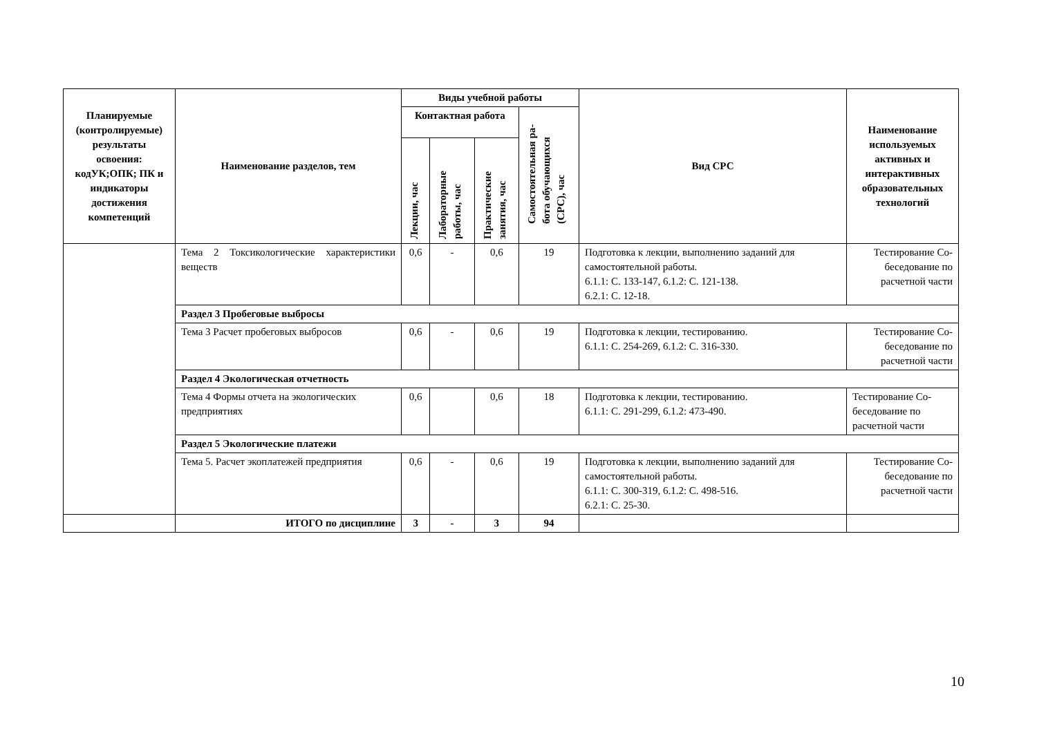| Планируемые (контролируемые) результаты освоения: кодУК;ОПК; ПК и индикаторы достижения компетенций | Наименование разделов, тем | Виды учебной работы | | | | Вид СРС | Наименование используемых активных и интерактивных образовательных технологий |
| --- | --- | --- | --- | --- | --- | --- | --- |
| | | Контактная работа | | | Самостоятельная ра- бота обучающихся (СРС), час | | |
| | | Лекции, час | Лабораторные работы, час | Практические занятия, час | | | |
| | Тема 2 Токсикологические характеристики веществ | 0,6 | - | 0,6 | 19 | Подготовка к лекции, выполнению заданий для самостоятельной работы. 6.1.1: С. 133-147, 6.1.2: С. 121-138. 6.2.1: С. 12-18. | Тестирование Со-беседование по расчетной части |
| | Раздел 3 Пробеговые выбросы | | | | | | |
| | Тема 3 Расчет пробеговых выбросов | 0,6 | - | 0,6 | 19 | Подготовка к лекции, тестированию. 6.1.1: С. 254-269, 6.1.2: С. 316-330. | Тестирование Со-беседование по расчетной части |
| | Раздел 4 Экологическая отчетность | | | | | | |
| | Тема 4 Формы отчета на экологических предприятиях | 0,6 | | 0,6 | 18 | Подготовка к лекции, тестированию. 6.1.1: С. 291-299, 6.1.2: 473-490. | Тестирование Со-беседование по расчетной части |
| | Раздел 5 Экологические платежи | | | | | | |
| | Тема 5. Расчет экоплатежей предприятия | 0,6 | - | 0,6 | 19 | Подготовка к лекции, выполнению заданий для самостоятельной работы. 6.1.1: С. 300-319, 6.1.2: С. 498-516. 6.2.1: С. 25-30. | Тестирование Со-беседование по расчетной части |
| | ИТОГО по дисциплине | 3 | - | 3 | 94 | | |
10